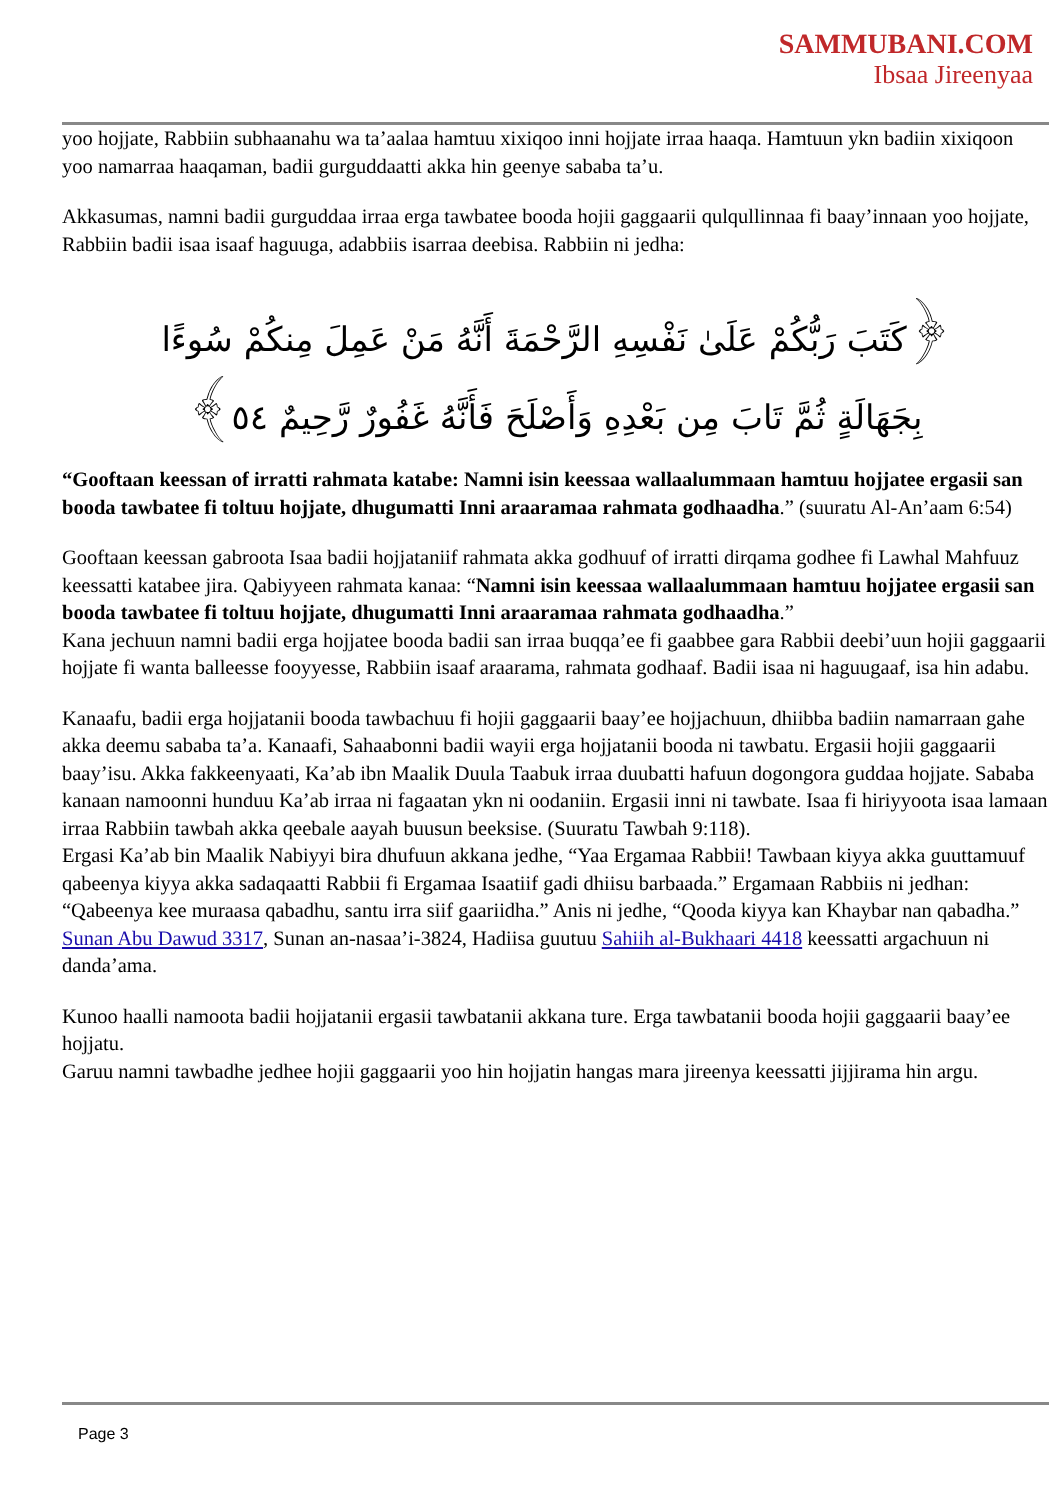SAMMUBANI.COM
Ibsaa Jireenyaa
yoo hojjate, Rabbiin subhaanahu wa ta’aalaa hamtuu xixiqoo inni hojjate irraa haaqa. Hamtuun ykn badiin xixiqoon yoo namarraa haaqaman, badii gurguddaatti akka hin geenye sababa ta’u.
Akkasumas, namni badii gurguddaa irraa erga tawbatee booda hojii gaggaarii qulqullinnaa fi baay’innaan yoo hojjate, Rabbiin badii isaa isaaf haguuga, adabbiis isarraa deebisa. Rabbiin ni jedha:
﴿كَتَبَ رَبُّكُمْ عَلَىٰ نَفْسِهِ الرَّحْمَةَ أَنَّهُ مَنْ عَمِلَ مِنكُمْ سُوءًا بِجَهَالَةٍ ثُمَّ تَابَ مِن بَعْدِهِ وَأَصْلَحَ فَأَنَّهُ غَفُورٌ رَّحِيمٌ ٥٤﴾
“Gooftaan keessan of irratti rahmata katabe: Namni isin keessaa wallaalummaan hamtuu hojjatee ergasii san booda tawbatee fi toltuu hojjate, dhugumatti Inni araaramaa rahmata godhaadha.” (suuratu Al-An’aam 6:54)
Gooftaan keessan gabroota Isaa badii hojjataniif rahmata akka godhuuf of irratti dirqama godhee fi Lawhal Mahfuuz keessatti katabee jira. Qabiyyeen rahmata kanaa: “Namni isin keessaa wallaalummaan hamtuu hojjatee ergasii san booda tawbatee fi toltuu hojjate, dhugumatti Inni araaramaa rahmata godhaadha.”
Kana jechuun namni badii erga hojjatee booda badii san irraa buqqa’ee fi gaabbee gara Rabbii deebi’uun hojii gaggaarii hojjate fi wanta balleesse fooyyesse, Rabbiin isaaf araarama, rahmata godhaaf. Badii isaa ni haguugaaf, isa hin adabu.
Kanaafu, badii erga hojjatanii booda tawbachuu fi hojii gaggaarii baay’ee hojjachuun, dhiibba badiin namarraan gahe akka deemu sababa ta’a. Kanaafi, Sahaabonni badii wayii erga hojjatanii booda ni tawbatu. Ergasii hojii gaggaarii baay’isu. Akka fakkeenyaati, Ka’ab ibn Maalik Duula Taabuk irraa duubatti hafuun dogongora guddaa hojjate. Sababa kanaan namoonni hunduu Ka’ab irraa ni fagaatan ykn ni oodaniin. Ergasii inni ni tawbate. Isaa fi hiriyyoota isaa lamaan irraa Rabbiin tawbah akka qeebale aayah buusun beeksise. (Suuratu Tawbah 9:118).
Ergasi Ka’ab bin Maalik Nabiyyi bira dhufuun akkana jedhe, “Yaa Ergamaa Rabbii! Tawbaan kiyya akka guuttamuuf qabeenya kiyya akka sadaqaatti Rabbii fi Ergamaa Isaatiif gadi dhiisu barbaada.” Ergamaan Rabbiis ni jedhan: “Qabeenya kee muraasa qabadhu, santu irra siif gaariidha.” Anis ni jedhe, “Qooda kiyya kan Khaybar nan qabadha.” Sunan Abu Dawud 3317, Sunan an-nasaa’i-3824, Hadiisa guutuu Sahiih al-Bukhaari 4418 keessatti argachuun ni danda’ama.
Kunoo haalli namoota badii hojjatanii ergasii tawbatanii akkana ture. Erga tawbatanii booda hojii gaggaarii baay’ee hojjatu.
Garuu namni tawbadhe jedhee hojii gaggaarii yoo hin hojjatin hangas mara jireenya keessatti jijjirama hin argu.
Page 3